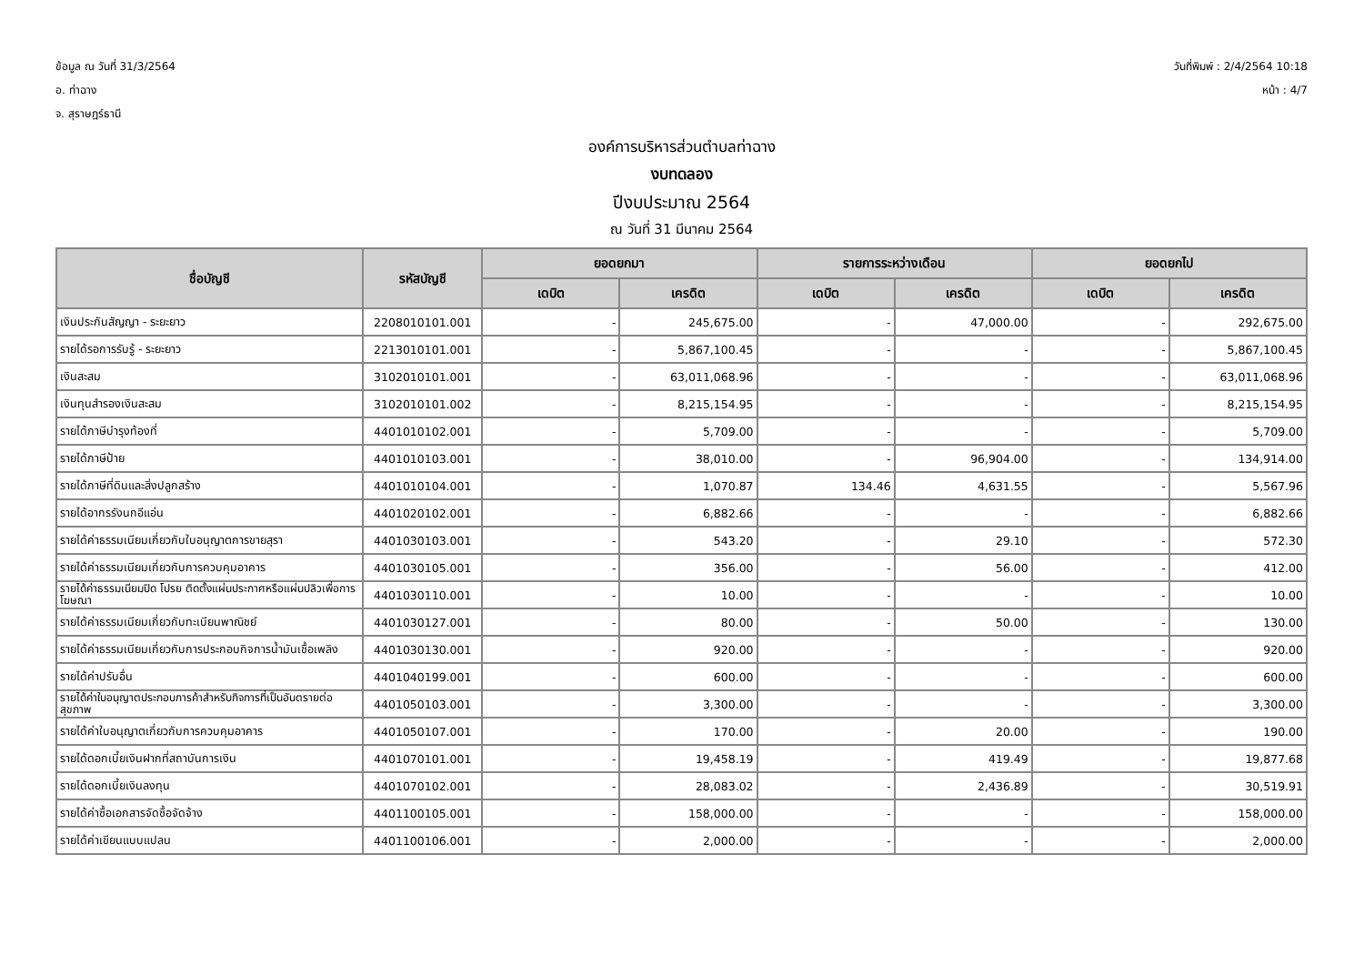ข้อมูล ณ วันที่ 31/3/2564
อ. ท่าฉาง
จ. สุราษฎร์ธานี
วันที่พิมพ์ : 2/4/2564 10:18
หน้า : 4/7
องค์การบริหารส่วนตำบลท่าฉาง
งบทดลอง
ปีงบประมาณ 2564
ณ วันที่ 31 มีนาคม 2564
| ชื่อบัญชี | รหัสบัญชี | ยอดยกมา | | รายการระหว่างเดือน | | ยอดยกไป | |
| --- | --- | --- | --- | --- | --- | --- | --- |
| | | เดบิต | เครดิต | เดบิต | เครดิต | เดบิต | เครดิต |
| เงินประกันสัญญา - ระยะยาว | 2208010101.001 | - | 245,675.00 | - | 47,000.00 | - | 292,675.00 |
| รายได้รอการรับรู้ - ระยะยาว | 2213010101.001 | - | 5,867,100.45 | - | - | - | 5,867,100.45 |
| เงินสะสม | 3102010101.001 | - | 63,011,068.96 | - | - | - | 63,011,068.96 |
| เงินทุนสำรองเงินสะสม | 3102010101.002 | - | 8,215,154.95 | - | - | - | 8,215,154.95 |
| รายได้ภาษีบำรุงท้องที่ | 4401010102.001 | - | 5,709.00 | - | - | - | 5,709.00 |
| รายได้ภาษีป้าย | 4401010103.001 | - | 38,010.00 | - | 96,904.00 | - | 134,914.00 |
| รายได้ภาษีที่ดินและสิ่งปลูกสร้าง | 4401010104.001 | - | 1,070.87 | 134.46 | 4,631.55 | - | 5,567.96 |
| รายได้อากรรังนกอีแอ่น | 4401020102.001 | - | 6,882.66 | - | - | - | 6,882.66 |
| รายได้ค่าธรรมเนียมเกี่ยวกับใบอนุญาตการขายสุรา | 4401030103.001 | - | 543.20 | - | 29.10 | - | 572.30 |
| รายได้ค่าธรรมเนียมเกี่ยวกับการควบคุมอาคาร | 4401030105.001 | - | 356.00 | - | 56.00 | - | 412.00 |
| รายได้ค่าธรรมเนียมปิด โปรย ติดตั้งแผ่นประกาศหรือแผ่นปลิวเพื่อการโฆษณา | 4401030110.001 | - | 10.00 | - | - | - | 10.00 |
| รายได้ค่าธรรมเนียมเกี่ยวกับทะเบียนพาณิชย์ | 4401030127.001 | - | 80.00 | - | 50.00 | - | 130.00 |
| รายได้ค่าธรรมเนียมเกี่ยวกับการประกอบกิจการน้ำมันเชื้อเพลิง | 4401030130.001 | - | 920.00 | - | - | - | 920.00 |
| รายได้ค่าปรับอื่น | 4401040199.001 | - | 600.00 | - | - | - | 600.00 |
| รายได้ค่าใบอนุญาตประกอบการค้าสำหรับกิจการที่เป็นอันตรายต่อสุขภาพ | 4401050103.001 | - | 3,300.00 | - | - | - | 3,300.00 |
| รายได้ค่าใบอนุญาตเกี่ยวกับการควบคุมอาคาร | 4401050107.001 | - | 170.00 | - | 20.00 | - | 190.00 |
| รายได้ดอกเบี้ยเงินฝากที่สถาบันการเงิน | 4401070101.001 | - | 19,458.19 | - | 419.49 | - | 19,877.68 |
| รายได้ดอกเบี้ยเงินลงทุน | 4401070102.001 | - | 28,083.02 | - | 2,436.89 | - | 30,519.91 |
| รายได้ค่าซื้อเอกสารจัดซื้อจัดจ้าง | 4401100105.001 | - | 158,000.00 | - | - | - | 158,000.00 |
| รายได้ค่าเขียนแบบแปลน | 4401100106.001 | - | 2,000.00 | - | - | - | 2,000.00 |